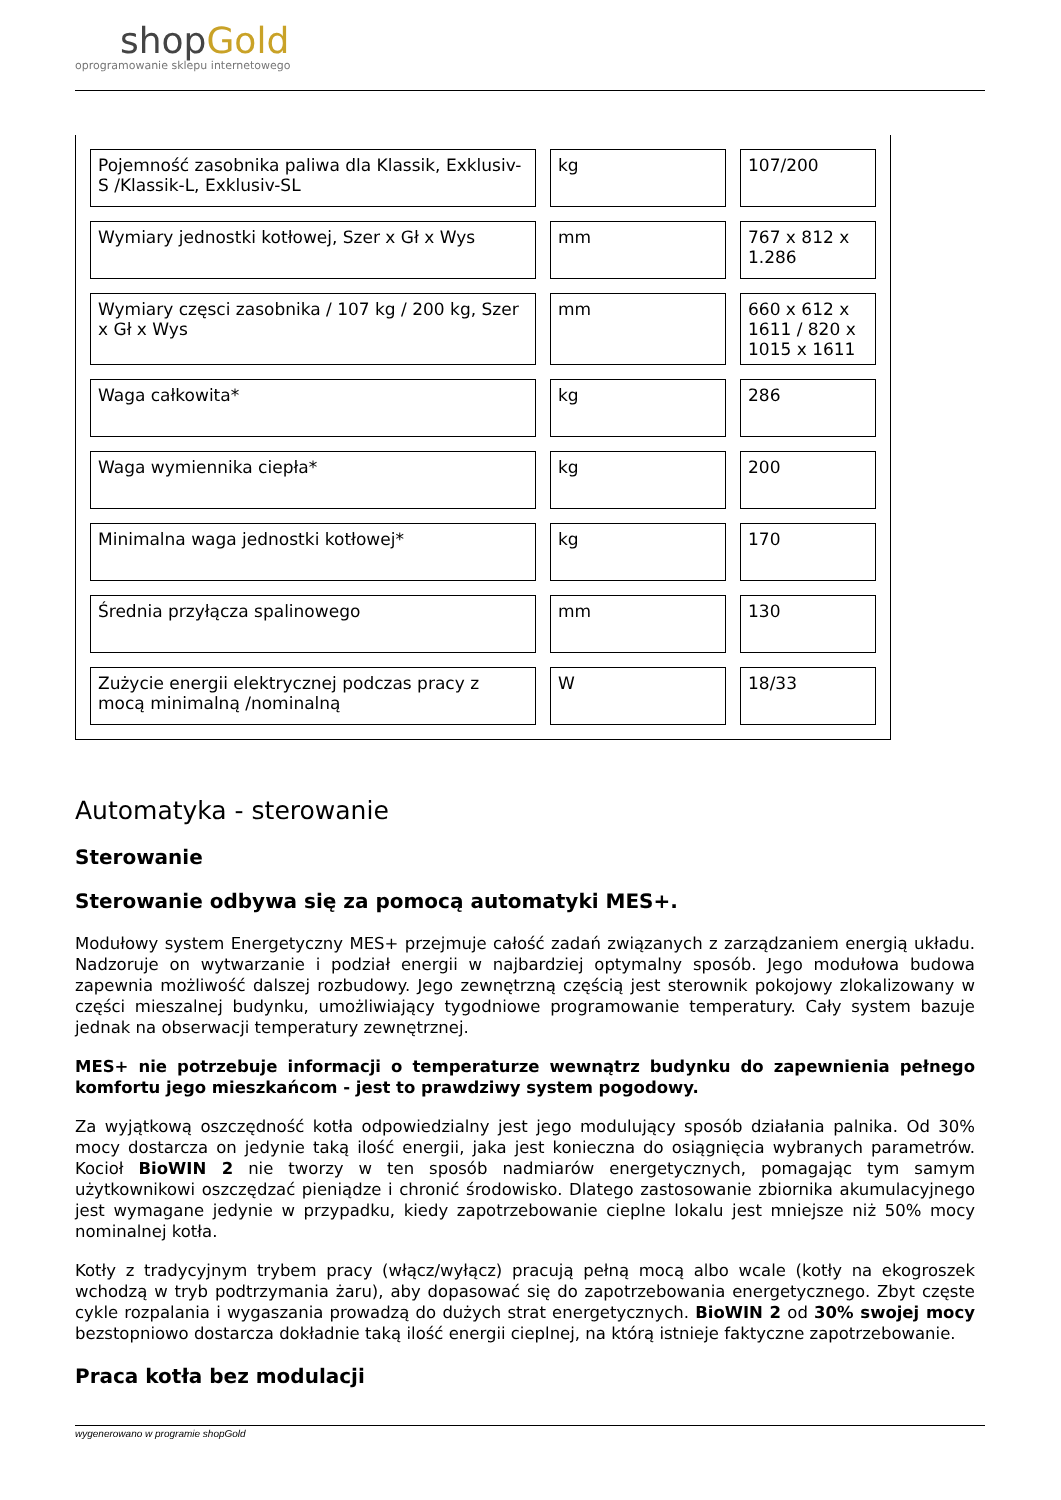shop Gold
oprogramowanie sklepu internetowego
| Pojemność zasobnika paliwa dla Klassik, Exklusiv-S /Klassik-L, Exklusiv-SL | kg | 107/200 |
| Wymiary jednostki kotłowej, Szer x Gł x Wys | mm | 767 x 812 x 1.286 |
| Wymiary częsci zasobnika / 107 kg / 200 kg, Szer x Gł x Wys | mm | 660 x 612 x 1611 / 820 x 1015 x 1611 |
| Waga całkowita* | kg | 286 |
| Waga wymiennika ciepła* | kg | 200 |
| Minimalna waga jednostki kotłowej* | kg | 170 |
| Średnia przyłącza spalinowego | mm | 130 |
| Zużycie energii elektrycznej podczas pracy z mocą minimalną /nominalną | W | 18/33 |
Automatyka - sterowanie
Sterowanie
Sterowanie odbywa się za pomocą automatyki MES+.
Modułowy system Energetyczny MES+ przejmuje całość zadań związanych z zarządzaniem energią układu. Nadzoruje on wytwarzanie i podział energii w najbardziej optymalny sposób. Jego modułowa budowa zapewnia możliwość dalszej rozbudowy. Jego zewnętrzną częścią jest sterownik pokojowy zlokalizowany w części mieszalnej budynku, umożliwiający tygodniowe programowanie temperatury. Cały system bazuje jednak na obserwacji temperatury zewnętrznej.
MES+ nie potrzebuje informacji o temperaturze wewnątrz budynku do zapewnienia pełnego komfortu jego mieszkańcom - jest to prawdziwy system pogodowy.
Za wyjątkową oszczędność kotła odpowiedzialny jest jego modulujący sposób działania palnika. Od 30% mocy dostarcza on jedynie taką ilość energii, jaka jest konieczna do osiągnięcia wybranych parametrów. Kocioł BioWIN 2 nie tworzy w ten sposób nadmiarów energetycznych, pomagając tym samym użytkownikowi oszczędzać pieniądze i chronić środowisko. Dlatego zastosowanie zbiornika akumulacyjnego jest wymagane jedynie w przypadku, kiedy zapotrzebowanie cieplne lokalu jest mniejsze niż 50% mocy nominalnej kotła.
Kotły z tradycyjnym trybem pracy (włącz/wyłącz) pracują pełną mocą albo wcale (kotły na ekogroszek wchodzą w tryb podtrzymania żaru), aby dopasować się do zapotrzebowania energetycznego. Zbyt częste cykle rozpalania i wygaszania prowadzą do dużych strat energetycznych. BioWIN 2 od 30% swojej mocy bezstopniowo dostarcza dokładnie taką ilość energii cieplnej, na którą istnieje faktyczne zapotrzebowanie.
Praca kotła bez modulacji
wygenerowano w programie shopGold